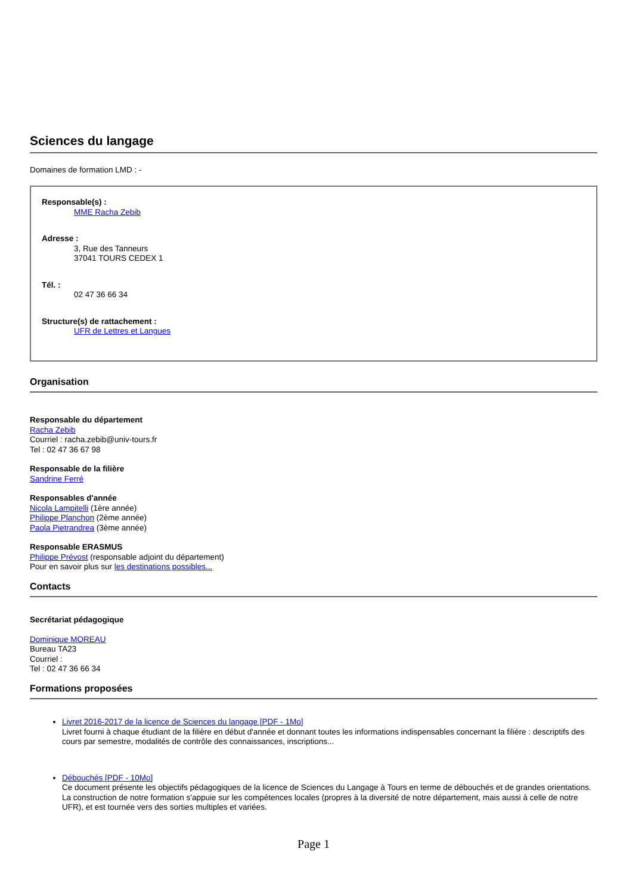Sciences du langage
Domaines de formation LMD : -
Responsable(s) :
MME Racha Zebib
Adresse :
3, Rue des Tanneurs
37041 TOURS CEDEX 1
Tél. :
02 47 36 66 34
Structure(s) de rattachement :
UFR de Lettres et Langues
Organisation
Responsable du département
Racha Zebib
Courriel : racha.zebib@univ-tours.fr
Tel : 02 47 36 67 98
Responsable de la filière
Sandrine Ferré
Responsables d'année
Nicola Lampitelli (1ère année)
Philippe Planchon (2ème année)
Paola Pietrandrea (3ème année)
Responsable ERASMUS
Philippe Prévost (responsable adjoint du département)
Pour en savoir plus sur les destinations possibles...
Contacts
Secrétariat pédagogique
Dominique MOREAU
Bureau TA23
Courriel :
Tel : 02 47 36 66 34
Formations proposées
Livret 2016-2017 de la licence de Sciences du langage [PDF - 1Mo]
Livret fourni à chaque étudiant de la filière en début d'année et donnant toutes les informations indispensables concernant la filière : descriptifs des cours par semestre, modalités de contrôle des connaissances, inscriptions...
Débouchés [PDF - 10Mo]
Ce document présente les objectifs pédagogiques de la licence de Sciences du Langage à Tours en terme de débouchés et de grandes orientations. La construction de notre formation s'appuie sur les compétences locales (propres à la diversité de notre département, mais aussi à celle de notre UFR), et est tournée vers des sorties multiples et variées.
Page 1